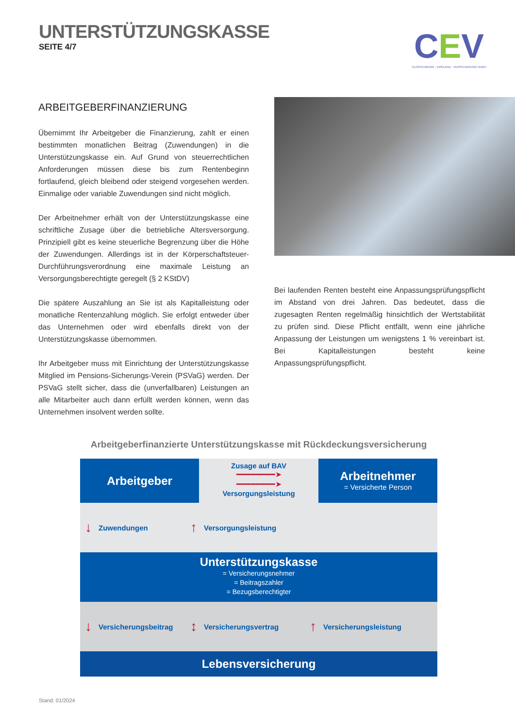UNTERSTÜTZUNGSKASSE
SEITE 4/7
CEV
CLOPPENBURG - EMSLAND - VERSICHERUNG GmbH
ARBEITGEBERFINANZIERUNG
Übernimmt Ihr Arbeitgeber die Finanzierung, zahlt er einen bestimmten monatlichen Beitrag (Zuwendungen) in die Unterstützungskasse ein. Auf Grund von steuerrechtlichen Anforderungen müssen diese bis zum Rentenbeginn fortlaufend, gleich bleibend oder steigend vorgesehen werden. Einmalige oder variable Zuwendungen sind nicht möglich.
Der Arbeitnehmer erhält von der Unterstützungskasse eine schriftliche Zusage über die betriebliche Altersversorgung. Prinzipiell gibt es keine steuerliche Begrenzung über die Höhe der Zuwendungen. Allerdings ist in der Körperschaftsteuer-Durchführungsverordnung eine maximale Leistung an Versorgungsberechtigte geregelt (§ 2 KStDV)
Die spätere Auszahlung an Sie ist als Kapitalleistung oder monatliche Rentenzahlung möglich. Sie erfolgt entweder über das Unternehmen oder wird ebenfalls direkt von der Unterstützungskasse übernommen.
Ihr Arbeitgeber muss mit Einrichtung der Unterstützungskasse Mitglied im Pensions-Sicherungs-Verein (PSVaG) werden. Der PSVaG stellt sicher, dass die (unverfallbaren) Leistungen an alle Mitarbeiter auch dann erfüllt werden können, wenn das Unternehmen insolvent werden sollte.
Bei laufenden Renten besteht eine Anpassungsprüfungspflicht im Abstand von drei Jahren. Das bedeutet, dass die zugesagten Renten regelmäßig hinsichtlich der Wertstabilität zu prüfen sind. Diese Pflicht entfällt, wenn eine jährliche Anpassung der Leistungen um wenigstens 1 % vereinbart ist. Bei Kapitalleistungen besteht keine Anpassungsprüfungspflicht.
Arbeitgeberfinanzierte Unterstützungskasse mit Rückdeckungsversicherung
Arbeitgeber
Zusage auf BAV
━━━━━━━━➤
━━━━━━━━➤
Versorgungsleistung
Arbeitnehmer
= Versicherte Person
↓ Zuwendungen
↑ Versorgungsleistung
Unterstützungskasse
= Versicherungsnehmer
= Beitragszahler
= Bezugsberechtigter
↓ Versicherungsbeitrag
↕ Versicherungsvertrag
↑ Versicherungsleistung
Lebensversicherung
Stand: 01/2024